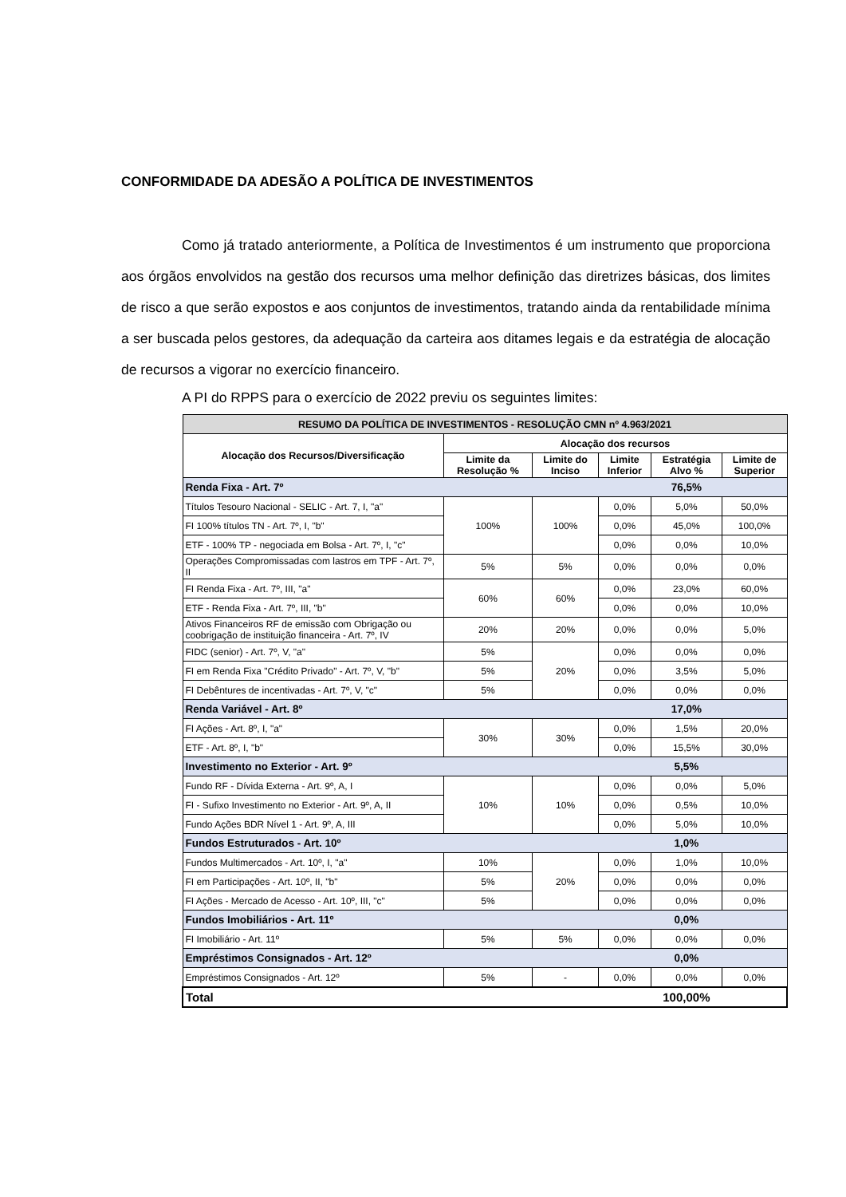CONFORMIDADE DA ADESÃO A POLÍTICA DE INVESTIMENTOS
Como já tratado anteriormente, a Política de Investimentos é um instrumento que proporciona aos órgãos envolvidos na gestão dos recursos uma melhor definição das diretrizes básicas, dos limites de risco a que serão expostos e aos conjuntos de investimentos, tratando ainda da rentabilidade mínima a ser buscada pelos gestores, da adequação da carteira aos ditames legais e da estratégia de alocação de recursos a vigorar no exercício financeiro.
A PI do RPPS para o exercício de 2022 previu os seguintes limites:
| RESUMO DA POLÍTICA DE INVESTIMENTOS - RESOLUÇÃO CMN nº 4.963/2021 | | | | | |
| --- | --- | --- | --- | --- | --- |
| Alocação dos Recursos/Diversificação | Alocação dos recursos | | | | |
| | Limite da Resolução % | Limite do Inciso | Limite Inferior | Estratégia Alvo % | Limite de Superior |
| Renda Fixa - Art. 7º | | | | 76,5% | |
| Títulos Tesouro Nacional - SELIC - Art. 7, I, "a" | 100% | 100% | 0,0% | 5,0% | 50,0% |
| FI 100% títulos TN - Art. 7º, I, "b" | | | 0,0% | 45,0% | 100,0% |
| ETF - 100% TP - negociada em Bolsa - Art. 7º, I, "c" | | | 0,0% | 0,0% | 10,0% |
| Operações Compromissadas com lastros em TPF - Art. 7º, II | 5% | 5% | 0,0% | 0,0% | 0,0% |
| FI Renda Fixa - Art. 7º, III, "a" | 60% | 60% | 0,0% | 23,0% | 60,0% |
| ETF - Renda Fixa - Art. 7º, III, "b" | | | 0,0% | 0,0% | 10,0% |
| Ativos Financeiros RF de emissão com Obrigação ou coobrigação de instituição financeira - Art. 7º, IV | 20% | 20% | 0,0% | 0,0% | 5,0% |
| FIDC (senior) - Art. 7º, V, "a" | 5% | 20% | 0,0% | 0,0% | 0,0% |
| FI em Renda Fixa "Crédito Privado" - Art. 7º, V, "b" | 5% | | 0,0% | 3,5% | 5,0% |
| FI Debêntures de incentivadas - Art. 7º, V, "c" | 5% | | 0,0% | 0,0% | 0,0% |
| Renda Variável - Art. 8º | | | | 17,0% | |
| FI Ações - Art. 8º, I, "a" | 30% | 30% | 0,0% | 1,5% | 20,0% |
| ETF - Art. 8º, I, "b" | | | 0,0% | 15,5% | 30,0% |
| Investimento no Exterior - Art. 9º | | | | 5,5% | |
| Fundo RF - Dívida Externa - Art. 9º, A, I | 10% | 10% | 0,0% | 0,0% | 5,0% |
| FI - Sufixo Investimento no Exterior - Art. 9º, A, II | | | 0,0% | 0,5% | 10,0% |
| Fundo Ações BDR Nível 1 - Art. 9º, A, III | | | 0,0% | 5,0% | 10,0% |
| Fundos Estruturados - Art. 10º | | | | 1,0% | |
| Fundos Multimercados - Art. 10º, I, "a" | 10% | 20% | 0,0% | 1,0% | 10,0% |
| FI em Participações - Art. 10º, II, "b" | 5% | | 0,0% | 0,0% | 0,0% |
| FI Ações - Mercado de Acesso - Art. 10º, III, "c" | 5% | | 0,0% | 0,0% | 0,0% |
| Fundos Imobiliários - Art. 11º | | | | 0,0% | |
| FI Imobiliário - Art. 11º | 5% | 5% | 0,0% | 0,0% | 0,0% |
| Empréstimos Consignados - Art. 12º | | | | 0,0% | |
| Empréstimos Consignados - Art. 12º | 5% | - | 0,0% | 0,0% | 0,0% |
| Total | | | | 100,00% | |